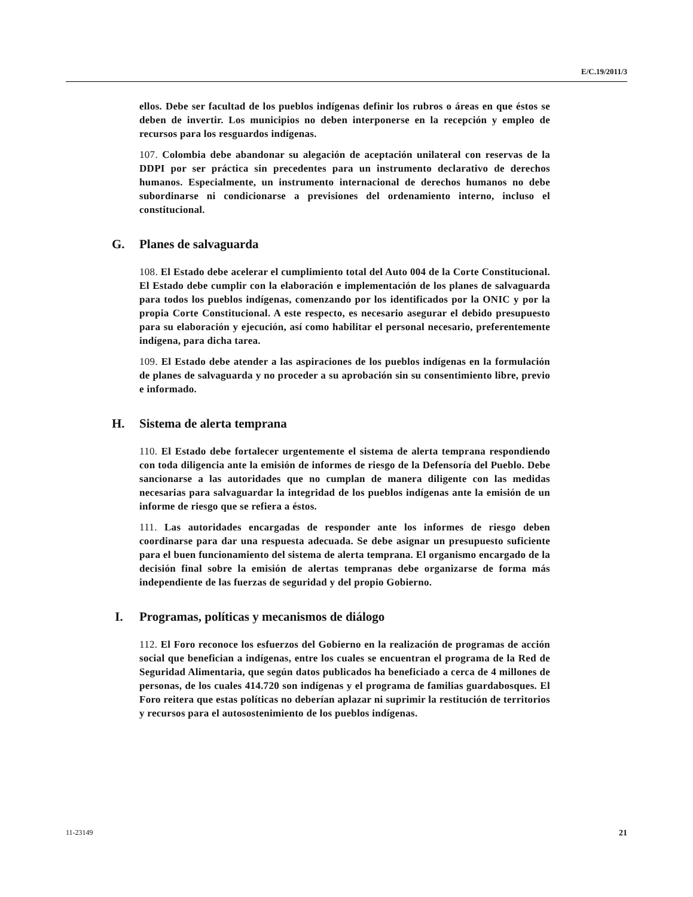E/C.19/2011/3
ellos. Debe ser facultad de los pueblos indígenas definir los rubros o áreas en que éstos se deben de invertir. Los municipios no deben interponerse en la recepción y empleo de recursos para los resguardos indígenas.
107. Colombia debe abandonar su alegación de aceptación unilateral con reservas de la DDPI por ser práctica sin precedentes para un instrumento declarativo de derechos humanos. Especialmente, un instrumento internacional de derechos humanos no debe subordinarse ni condicionarse a previsiones del ordenamiento interno, incluso el constitucional.
G. Planes de salvaguarda
108. El Estado debe acelerar el cumplimiento total del Auto 004 de la Corte Constitucional. El Estado debe cumplir con la elaboración e implementación de los planes de salvaguarda para todos los pueblos indígenas, comenzando por los identificados por la ONIC y por la propia Corte Constitucional. A este respecto, es necesario asegurar el debido presupuesto para su elaboración y ejecución, así como habilitar el personal necesario, preferentemente indígena, para dicha tarea.
109. El Estado debe atender a las aspiraciones de los pueblos indígenas en la formulación de planes de salvaguarda y no proceder a su aprobación sin su consentimiento libre, previo e informado.
H. Sistema de alerta temprana
110. El Estado debe fortalecer urgentemente el sistema de alerta temprana respondiendo con toda diligencia ante la emisión de informes de riesgo de la Defensoría del Pueblo. Debe sancionarse a las autoridades que no cumplan de manera diligente con las medidas necesarias para salvaguardar la integridad de los pueblos indígenas ante la emisión de un informe de riesgo que se refiera a éstos.
111. Las autoridades encargadas de responder ante los informes de riesgo deben coordinarse para dar una respuesta adecuada. Se debe asignar un presupuesto suficiente para el buen funcionamiento del sistema de alerta temprana. El organismo encargado de la decisión final sobre la emisión de alertas tempranas debe organizarse de forma más independiente de las fuerzas de seguridad y del propio Gobierno.
I. Programas, políticas y mecanismos de diálogo
112. El Foro reconoce los esfuerzos del Gobierno en la realización de programas de acción social que benefician a indígenas, entre los cuales se encuentran el programa de la Red de Seguridad Alimentaria, que según datos publicados ha beneficiado a cerca de 4 millones de personas, de los cuales 414.720 son indígenas y el programa de familias guardabosques. El Foro reitera que estas políticas no deberían aplazar ni suprimir la restitución de territorios y recursos para el autosostenimiento de los pueblos indígenas.
11-23149 21